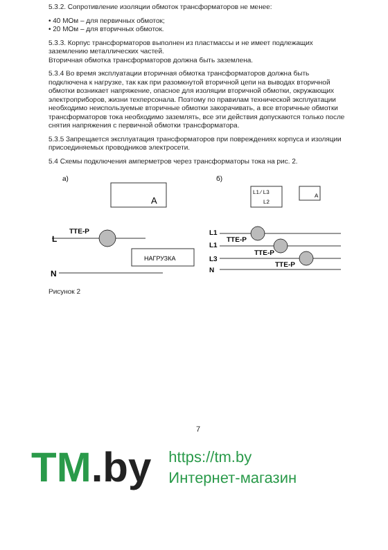5.3.2. Сопротивление изоляции обмоток трансформаторов не менее:
• 40 МОм – для первичных обмоток;
• 20 МОм – для вторичных обмоток.
5.3.3. Корпус трансформаторов выполнен из пластмассы и не имеет подлежащих заземлению металлических частей.
Вторичная обмотка трансформаторов должна быть заземлена.
5.3.4 Во время эксплуатации вторичная обмотка трансформаторов должна быть подключена к нагрузке, так как при разомкнутой вторичной цепи на выводах вторичной обмотки возникает напряжение, опасное для изоляции вторичной обмотки, окружающих электроприборов, жизни техперсонала. Поэтому по правилам технической эксплуатации необходимо неиспользуемые вторичные обмотки закорачивать, а все вторичные обмотки трансформаторов тока необходимо заземлять, все эти действия допускаются только после снятия напряжения с первичной обмотки трансформатора.
5.3.5 Запрещается эксплуатация трансформаторов при повреждениях корпуса и изоляции присоединяемых проводников электросети.
5.4 Схемы подключения амперметров через трансформаторы тока на рис. 2.
а)
A
L
ТТЕ-Р
НАГРУЗКА
N
б)
L1 ⁄ L3
L2
A
L1
L1
L3
N
ТТЕ-Р
ТТЕ-Р
ТТЕ-Р
Рисунок 2
7
TM.by
https://tm.by
Интернет-магазин